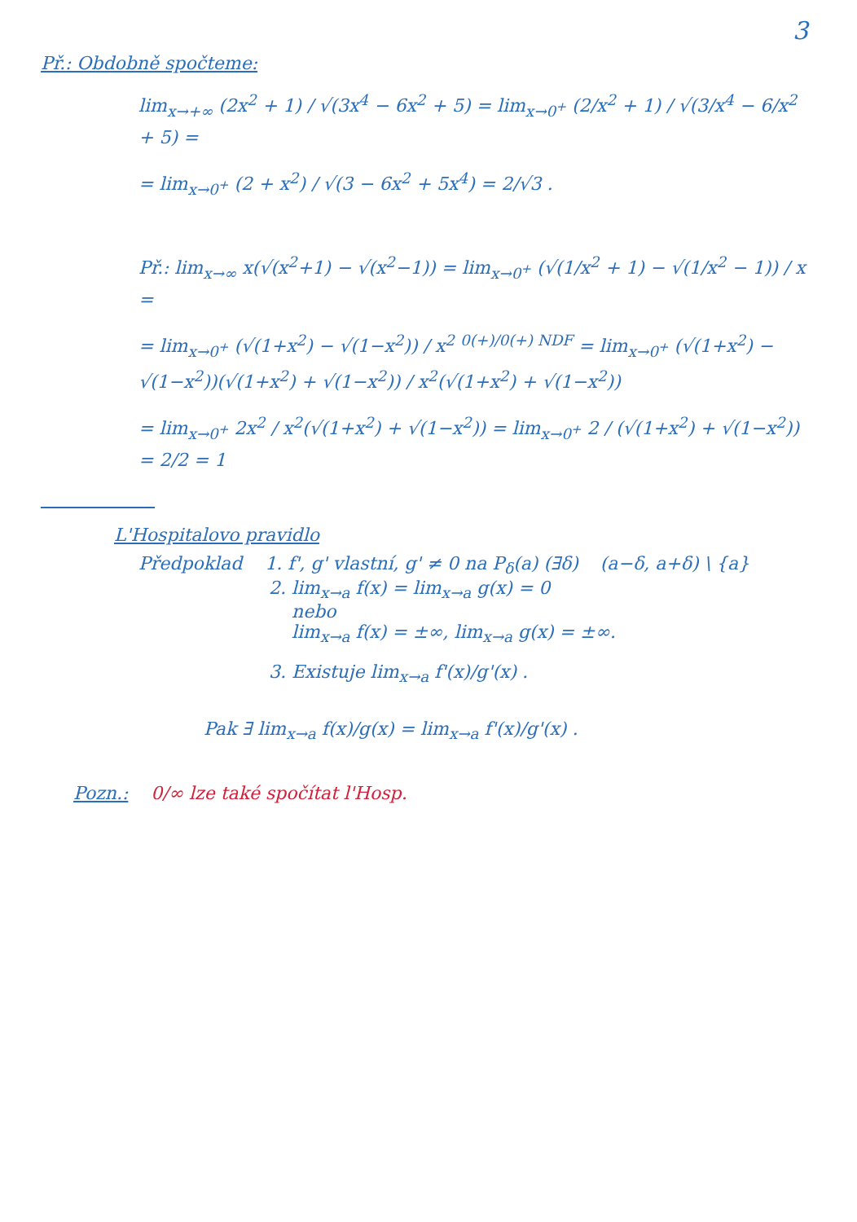3
Př.: Obdobně spočteme:
lim<sub>x→+∞</sub> (2x<sup>2</sup> + 1) / √(3x<sup>4</sup> − 6x<sup>2</sup> + 5) = lim<sub>x→0<sup>+</sup></sub> (2/x<sup>2</sup> + 1) / √(3/x<sup>4</sup> − 6/x<sup>2</sup> + 5) =
= lim<sub>x→0<sup>+</sup></sub> (2 + x<sup>2</sup>) / √(3 − 6x<sup>2</sup> + 5x<sup>4</sup>) = 2/√3 .
Př.: lim<sub>x→∞</sub> x(√(x<sup>2</sup>+1) − √(x<sup>2</sup>−1)) = lim<sub>x→0<sup>+</sup></sub> (√(1/x<sup>2</sup> + 1) − √(1/x<sup>2</sup> − 1)) / x =
= lim<sub>x→0<sup>+</sup></sub> (√(1+x<sup>2</sup>) − √(1−x<sup>2</sup>)) / x<sup>2</sup> <sup>0(+)/0(+) NDF</sup> = lim<sub>x→0<sup>+</sup></sub> (√(1+x<sup>2</sup>) − √(1−x<sup>2</sup>))(√(1+x<sup>2</sup>) + √(1−x<sup>2</sup>)) / x<sup>2</sup>(√(1+x<sup>2</sup>) + √(1−x<sup>2</sup>))
= lim<sub>x→0<sup>+</sup></sub> 2x<sup>2</sup> / x<sup>2</sup>(√(1+x<sup>2</sup>) + √(1−x<sup>2</sup>)) = lim<sub>x→0<sup>+</sup></sub> 2 / (√(1+x<sup>2</sup>) + √(1−x<sup>2</sup>)) = 2/2 = 1
L'Hospitalovo pravidlo
Předpoklad 1. f', g' vlastní, g' ≠ 0 na P<sub>δ</sub>(a) (∃δ) (a−δ, a+δ) \ {a}
2. lim<sub>x→a</sub> f(x) = lim<sub>x→a</sub> g(x) = 0
nebo
lim<sub>x→a</sub> f(x) = ±∞, lim<sub>x→a</sub> g(x) = ±∞.
3. Existuje lim<sub>x→a</sub> f'(x)/g'(x) .
Pak ∃ lim<sub>x→a</sub> f(x)/g(x) = lim<sub>x→a</sub> f'(x)/g'(x) .
Pozn.: 0/∞ lze také spočítat l'Hosp.